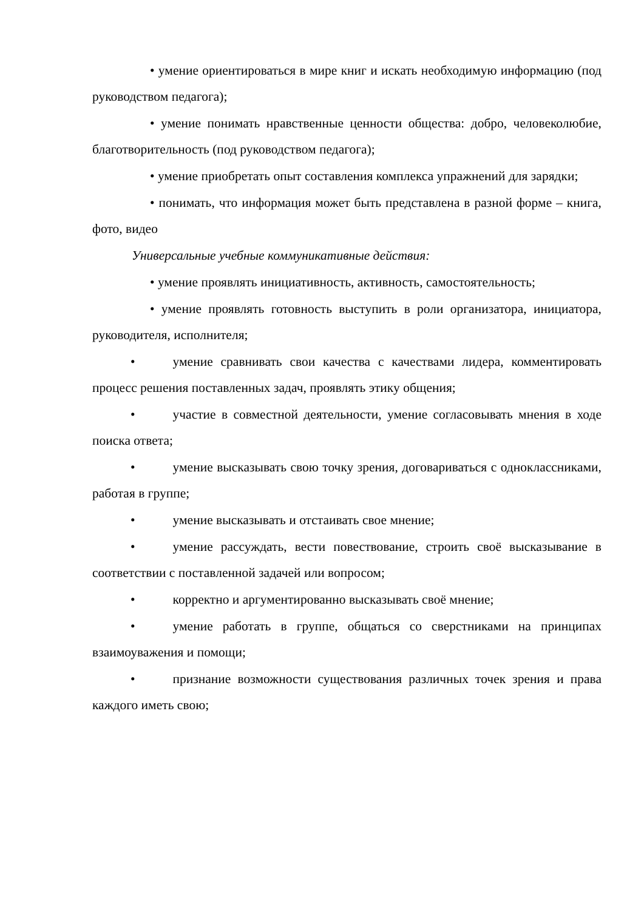• умение ориентироваться в мире книг и искать необходимую информацию (под руководством педагога);
• умение понимать нравственные ценности общества: добро, человеколюбие, благотворительность (под руководством педагога);
• умение приобретать опыт составления комплекса упражнений для зарядки;
• понимать, что информация может быть представлена в разной форме – книга, фото, видео
Универсальные учебные коммуникативные действия:
• умение проявлять инициативность, активность, самостоятельность;
• умение проявлять готовность выступить в роли организатора, инициатора, руководителя, исполнителя;
• умение сравнивать свои качества с качествами лидера, комментировать процесс решения поставленных задач, проявлять этику общения;
• участие в совместной деятельности, умение согласовывать мнения в ходе поиска ответа;
• умение высказывать свою точку зрения, договариваться с одноклассниками, работая в группе;
• умение высказывать и отстаивать свое мнение;
• умение рассуждать, вести повествование, строить своё высказывание в соответствии с поставленной задачей или вопросом;
• корректно и аргументированно высказывать своё мнение;
• умение работать в группе, общаться со сверстниками на принципах взаимоуважения и помощи;
• признание возможности существования различных точек зрения и права каждого иметь свою;